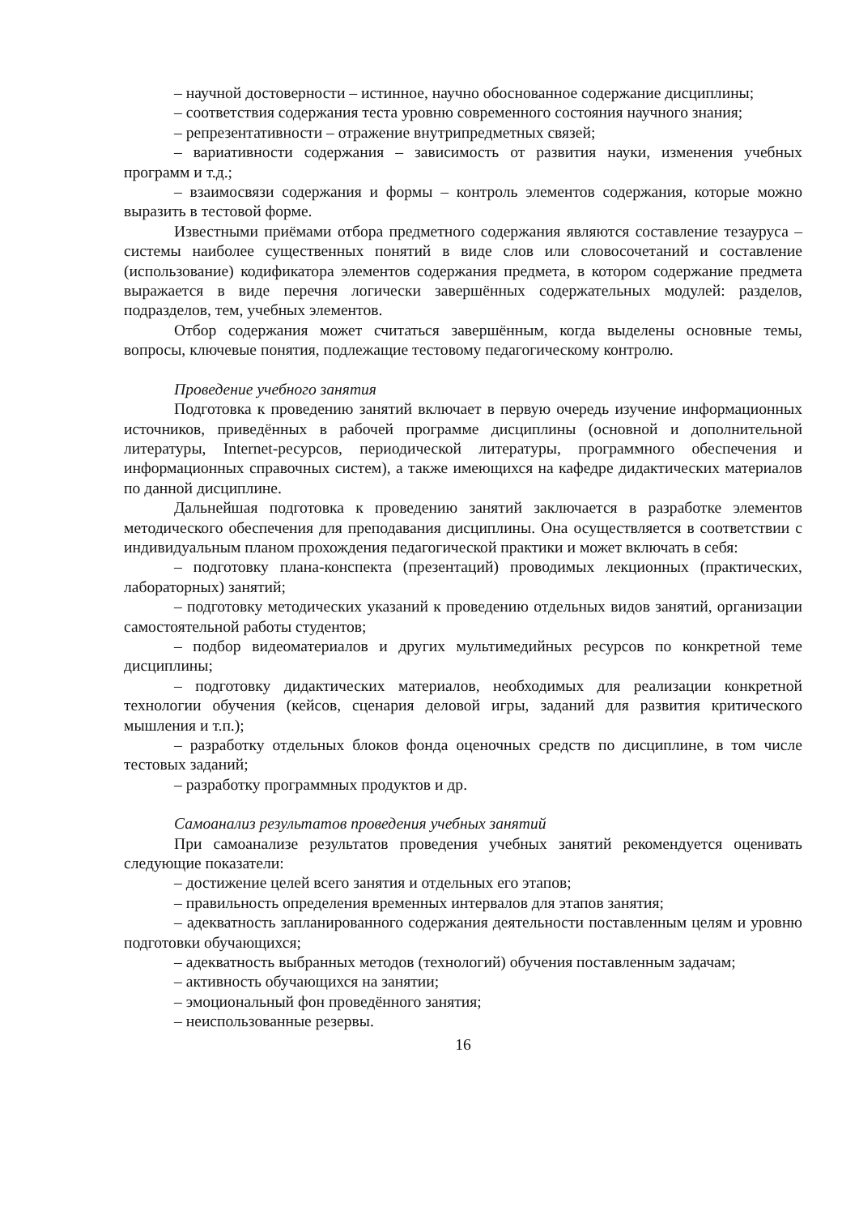– научной достоверности – истинное, научно обоснованное содержание дисциплины;
– соответствия содержания теста уровню современного состояния научного знания;
– репрезентативности – отражение внутрипредметных связей;
– вариативности содержания – зависимость от развития науки, изменения учебных программ и т.д.;
– взаимосвязи содержания и формы – контроль элементов содержания, которые можно выразить в тестовой форме.
Известными приёмами отбора предметного содержания являются составление тезауруса – системы наиболее существенных понятий в виде слов или словосочетаний и составление (использование) кодификатора элементов содержания предмета, в котором содержание предмета выражается в виде перечня логически завершённых содержательных модулей: разделов, подразделов, тем, учебных элементов.
Отбор содержания может считаться завершённым, когда выделены основные темы, вопросы, ключевые понятия, подлежащие тестовому педагогическому контролю.
Проведение учебного занятия
Подготовка к проведению занятий включает в первую очередь изучение информационных источников, приведённых в рабочей программе дисциплины (основной и дополнительной литературы, Internet-ресурсов, периодической литературы, программного обеспечения и информационных справочных систем), а также имеющихся на кафедре дидактических материалов по данной дисциплине.
Дальнейшая подготовка к проведению занятий заключается в разработке элементов методического обеспечения для преподавания дисциплины. Она осуществляется в соответствии с индивидуальным планом прохождения педагогической практики и может включать в себя:
– подготовку плана-конспекта (презентаций) проводимых лекционных (практических, лабораторных) занятий;
– подготовку методических указаний к проведению отдельных видов занятий, организации самостоятельной работы студентов;
– подбор видеоматериалов и других мультимедийных ресурсов по конкретной теме дисциплины;
– подготовку дидактических материалов, необходимых для реализации конкретной технологии обучения (кейсов, сценария деловой игры, заданий для развития критического мышления и т.п.);
– разработку отдельных блоков фонда оценочных средств по дисциплине, в том числе тестовых заданий;
– разработку программных продуктов и др.
Самоанализ результатов проведения учебных занятий
При самоанализе результатов проведения учебных занятий рекомендуется оценивать следующие показатели:
– достижение целей всего занятия и отдельных его этапов;
– правильность определения временных интервалов для этапов занятия;
– адекватность запланированного содержания деятельности поставленным целям и уровню подготовки обучающихся;
– адекватность выбранных методов (технологий) обучения поставленным задачам;
– активность обучающихся на занятии;
– эмоциональный фон проведённого занятия;
– неиспользованные резервы.
16